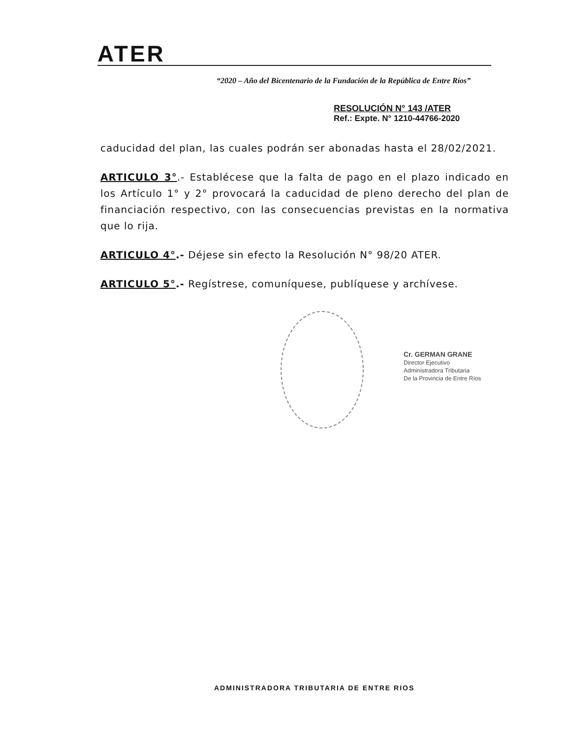ATER
“2020 – Año del Bicentenario de la Fundación de la República de Entre Ríos”
RESOLUCIÓN N° 143 /ATER
Ref.: Expte. N° 1210-44766-2020
caducidad del plan, las cuales podrán ser abonadas hasta el 28/02/2021.
ARTICULO 3°.- Establécese que la falta de pago en el plazo indicado en los Artículo 1° y 2° provocará la caducidad de pleno derecho del plan de financiación respectivo, con las consecuencias previstas en la normativa que lo rija.
ARTICULO 4°.- Déjese sin efecto la Resolución N° 98/20 ATER.
ARTICULO 5°.- Regístrese, comuníquese, publíquese y archívese.
Cr. GERMAN GRANE
Director Ejecutivo
Administradora Tributaria
De la Provincia de Entre Ríos
ADMINISTRADORA TRIBUTARIA DE ENTRE RIOS